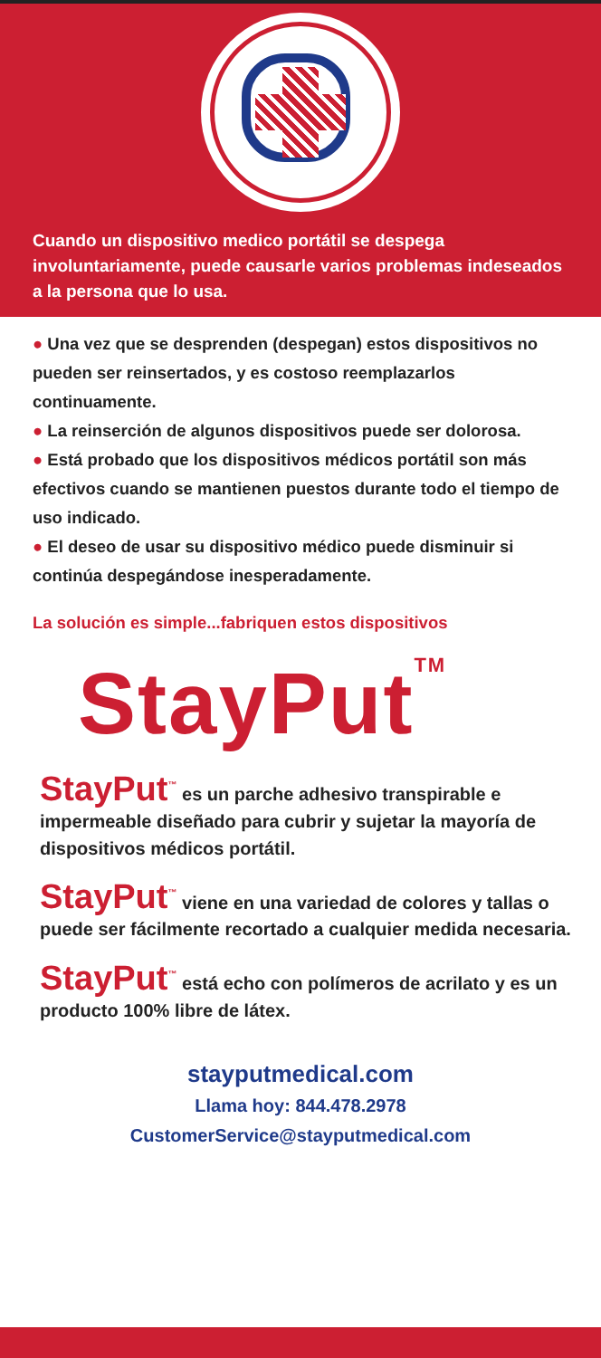Cuando un dispositivo medico portátil se despega involuntariamente, puede causarle varios problemas indeseados a la persona que lo usa.
● Una vez que se desprenden (despegan) estos dispositivos no pueden ser reinsertados, y es costoso reemplazarlos continuamente.
● La reinserción de algunos dispositivos puede ser dolorosa.
● Está probado que los dispositivos médicos portátil son más efectivos cuando se mantienen puestos durante todo el tiempo de uso indicado.
● El deseo de usar su dispositivo médico puede disminuir si continúa despegándose inesperadamente.
La solución es simple...fabriquen estos dispositivos
StayPut<sup>TM</sup>
StayPut<sup>™</sup> es un parche adhesivo transpirable e impermeable diseñado para cubrir y sujetar la mayoría de dispositivos médicos portátil.
StayPut<sup>™</sup> viene en una variedad de colores y tallas o puede ser fácilmente recortado a cualquier medida necesaria.
StayPut<sup>™</sup> está echo con polímeros de acrilato y es un producto 100% libre de látex.
stayputmedical.com
Llama hoy: 844.478.2978
CustomerService@stayputmedical.com